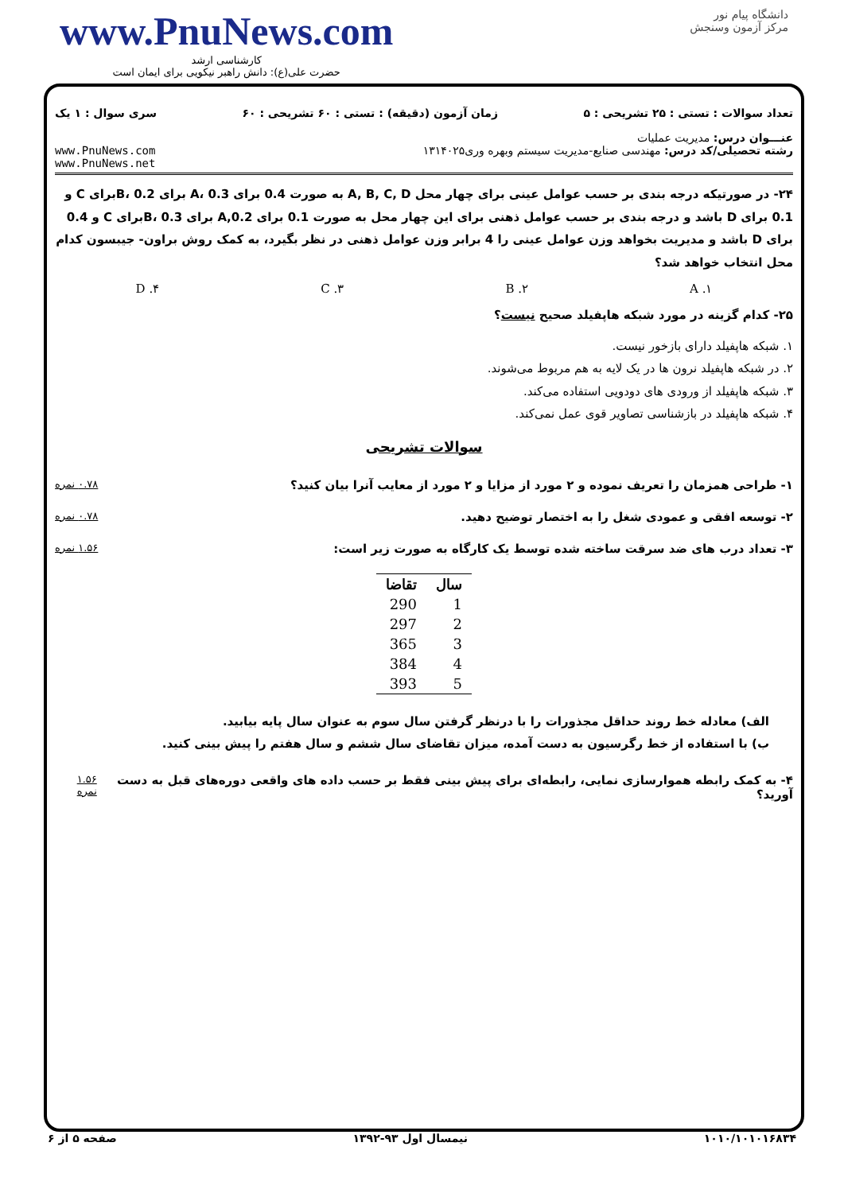www.PnuNews.com
کارشناسی ارشد
حضرت علی(ع): دانش راهبر نیکویی برای ایمان است
دانشگاه پیام نور
مرکز آزمون وسنجش
تعداد سوالات : تستی : ۲۵ تشریحی : ۵ زمان آزمون (دقیقه) : تستی : ۶۰ تشریحی : ۶۰ سری سوال : ۱ یک
عنـــوان درس: مدیریت عملیات
رشته تحصیلی/کد درس: مهندسی صنایع-مدیریت سیستم وبهره وری۱۳۱۴۰۲۵ www.PnuNews.com
www.PnuNews.net
۲۴- در صورتیکه درجه بندی بر حسب عوامل عینی برای چهار محل A, B, C, D به صورت 0.4 برای A، 0.3 برای B، 0.2برای C و 0.1 برای D باشد و درجه بندی بر حسب عوامل ذهنی برای این چهار محل به صورت 0.1 برای 0.2,A برای B، 0.3برای C و 0.4 برای D باشد و مدیریت بخواهد وزن عوامل عینی را 4 برابر وزن عوامل ذهنی در نظر بگیرد، به کمک روش براون- جیبسون کدام محل انتخاب خواهد شد؟
۱. A ۲. B ۳. C ۴. D
۲۵- کدام گزینه در مورد شبکه هاپفیلد صحیح نیست؟
۱. شبکه هاپفیلد دارای بازخور نیست.
۲. در شبکه هاپفیلد نرون ها در یک لایه به هم مربوط می‌شوند.
۳. شبکه هاپفیلد از ورودی های دودویی استفاده می‌کند.
۴. شبکه هاپفیلد در بازشناسی تصاویر قوی عمل نمی‌کند.
سوالات تشریحی
۱- طراحی همزمان را تعریف نموده و ۲ مورد از مزایا و ۲ مورد از معایب آنرا بیان کنید؟ ۰.۷۸ نمره
۲- توسعه افقی و عمودی شغل را به اختصار توضیح دهید. ۰.۷۸ نمره
۳- تعداد درب های ضد سرقت ساخته شده توسط یک کارگاه به صورت زیر است: ۱.۵۶ نمره
| سال | تقاضا |
| --- | --- |
| 1 | 290 |
| 2 | 297 |
| 3 | 365 |
| 4 | 384 |
| 5 | 393 |
الف) معادله خط روند حداقل مجذورات را با درنظر گرفتن سال سوم به عنوان سال پایه بیابید.
ب) با استفاده از خط رگرسیون به دست آمده، میزان تقاضای سال ششم و سال هفتم را پیش بینی کنید.
۴- به کمک رابطه هموارسازی نمایی، رابطه‌ای برای پیش بینی فقط بر حسب داده های واقعی دوره‌های قبل به دست آورید؟ ۱.۵۶ نمره
۱۰۱۰/۱۰۱۰۱۶۸۳۴ نیمسال اول ۹۳-۱۳۹۲ صفحه ۵ از ۶